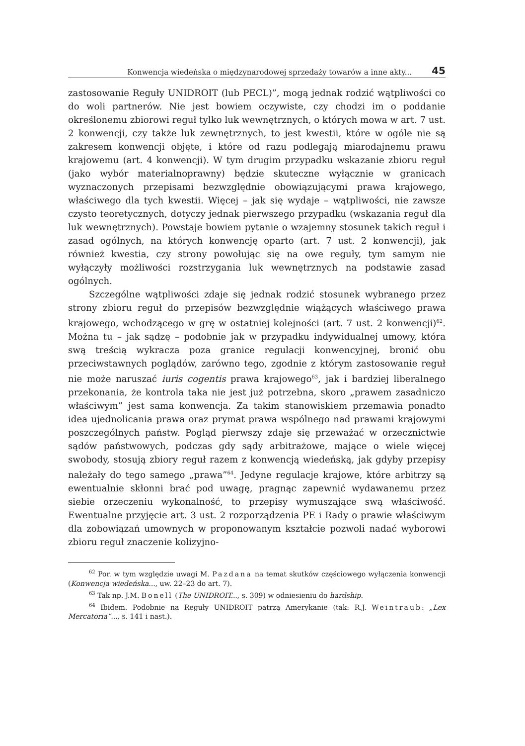Konwencja wiedeńska o międzynarodowej sprzedaży towarów a inne akty... 45
zastosowanie Reguły UNIDROIT (lub PECL)”, mogą jednak rodzić wątpliwości co do woli partnerów. Nie jest bowiem oczywiste, czy chodzi im o poddanie określonemu zbiorowi reguł tylko luk wewnętrznych, o których mowa w art. 7 ust. 2 konwencji, czy także luk zewnętrznych, to jest kwestii, które w ogóle nie są zakresem konwencji objęte, i które od razu podlegają miarodajnemu prawu krajowemu (art. 4 konwencji). W tym drugim przypadku wskazanie zbioru reguł (jako wybór materialnoprawny) będzie skuteczne wyłącznie w granicach wyznaczonych przepisami bezwzględnie obowiązującymi prawa krajowego, właściwego dla tych kwestii. Więcej – jak się wydaje – wątpliwości, nie zawsze czysto teoretycznych, dotyczy jednak pierwszego przypadku (wskazania reguł dla luk wewnętrznych). Powstaje bowiem pytanie o wzajemny stosunek takich reguł i zasad ogólnych, na których konwencję oparto (art. 7 ust. 2 konwencji), jak również kwestia, czy strony powołując się na owe reguły, tym samym nie wyłączyły możliwości rozstrzygania luk wewnętrznych na podstawie zasad ogólnych.
Szczególne wątpliwości zdaje się jednak rodzić stosunek wybranego przez strony zbioru reguł do przepisów bezwzględnie wiążących właściwego prawa krajowego, wchodzącego w grę w ostatniej kolejności (art. 7 ust. 2 konwencji)<sup>62</sup>. Można tu – jak sądzę – podobnie jak w przypadku indywidualnej umowy, która swą treścią wykracza poza granice regulacji konwencyjnej, bronić obu przeciwstawnych poglądów, zarówno tego, zgodnie z którym zastosowanie reguł nie może naruszać iuris cogentis prawa krajowego<sup>63</sup>, jak i bardziej liberalnego przekonania, że kontrola taka nie jest już potrzebna, skoro „prawem zasadniczo właściwym” jest sama konwencja. Za takim stanowiskiem przemawia ponadto idea ujednolicania prawa oraz prymat prawa wspólnego nad prawami krajowymi poszczególnych państw. Pogląd pierwszy zdaje się przeważać w orzecznictwie sądów państwowych, podczas gdy sądy arbitrażowe, mające o wiele więcej swobody, stosują zbiory reguł razem z konwencją wiedeńską, jak gdyby przepisy należały do tego samego „prawa”<sup>64</sup>. Jedyne regulacje krajowe, które arbitrzy są ewentualnie skłonni brać pod uwagę, pragnąc zapewnić wydawanemu przez siebie orzeczeniu wykonalność, to przepisy wymuszające swą właściwość. Ewentualne przyjęcie art. 3 ust. 2 rozporządzenia PE i Rady o prawie właściwym dla zobowiązań umownych w proponowanym kształcie pozwoli nadać wyborowi zbioru reguł znaczenie kolizyjno-
<sup>62</sup> Por. w tym względzie uwagi M. Pazdana na temat skutków częściowego wyłączenia konwencji (Konwencja wiedeńska..., uw. 22–23 do art. 7).
<sup>63</sup> Tak np. J.M. Bonell (The UNIDROIT..., s. 309) w odniesieniu do hardship.
<sup>64</sup> Ibidem. Podobnie na Reguły UNIDROIT patrzą Amerykanie (tak: R.J. Weintraub: „Lex Mercatoria”..., s. 141 i nast.).